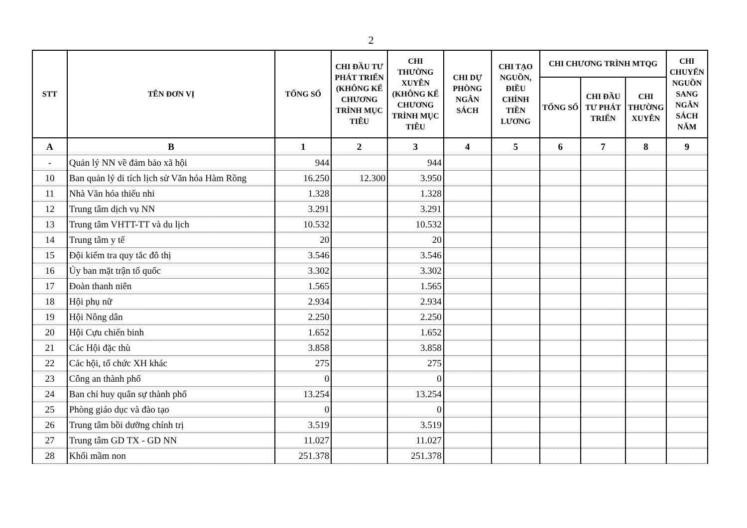2
| STT | TÊN ĐƠN VỊ | TỔNG SỐ | CHI ĐẦU TƯ PHÁT TRIỂN (KHÔNG KỂ CHƯƠNG TRÌNH MỤC TIÊU | CHI THƯỜNG XUYÊN (KHÔNG KỂ CHƯƠNG TRÌNH MỤC TIÊU | CHI DỰ PHÒNG NGÂN SÁCH | CHI TẠO NGUỒN, ĐIỀU CHỈNH TIỀN LƯƠNG | CHI CHƯƠNG TRÌNH MTQG | | | CHI CHUYỂN NGUỒN SANG NGÂN SÁCH NĂM |
| --- | --- | --- | --- | --- | --- | --- | --- | --- | --- | --- |
| | | | | | | | TỔNG SỐ | CHI ĐẦU TƯ PHÁT TRIỂN | CHI THƯỜNG XUYÊN | |
| A | B | 1 | 2 | 3 | 4 | 5 | 6 | 7 | 8 | 9 |
| - | Quản lý NN về đảm bảo xã hội | 944 | | 944 | | | | | | |
| 10 | Ban quản lý di tích lịch sử Văn hóa Hàm Rồng | 16.250 | 12.300 | 3.950 | | | | | | |
| 11 | Nhà Văn hóa thiếu nhi | 1.328 | | 1.328 | | | | | | |
| 12 | Trung tâm dịch vụ NN | 3.291 | | 3.291 | | | | | | |
| 13 | Trung tâm VHTT-TT và du lịch | 10.532 | | 10.532 | | | | | | |
| 14 | Trung tâm y tế | 20 | | 20 | | | | | | |
| 15 | Đội kiểm tra quy tắc đô thị | 3.546 | | 3.546 | | | | | | |
| 16 | Ủy ban mặt trận tổ quốc | 3.302 | | 3.302 | | | | | | |
| 17 | Đoàn thanh niên | 1.565 | | 1.565 | | | | | | |
| 18 | Hội phụ nữ | 2.934 | | 2.934 | | | | | | |
| 19 | Hội Nông dân | 2.250 | | 2.250 | | | | | | |
| 20 | Hội Cựu chiến binh | 1.652 | | 1.652 | | | | | | |
| 21 | Các Hội đặc thù | 3.858 | | 3.858 | | | | | | |
| 22 | Các hội, tổ chức XH khác | 275 | | 275 | | | | | | |
| 23 | Công an thành phố | 0 | | 0 | | | | | | |
| 24 | Ban chỉ huy quân sự thành phố | 13.254 | | 13.254 | | | | | | |
| 25 | Phòng giáo dục và đào tạo | 0 | | 0 | | | | | | |
| 26 | Trung tâm bồi dưỡng chính trị | 3.519 | | 3.519 | | | | | | |
| 27 | Trung tâm GD TX - GD NN | 11.027 | | 11.027 | | | | | | |
| 28 | Khối mầm non | 251.378 | | 251.378 | | | | | | |